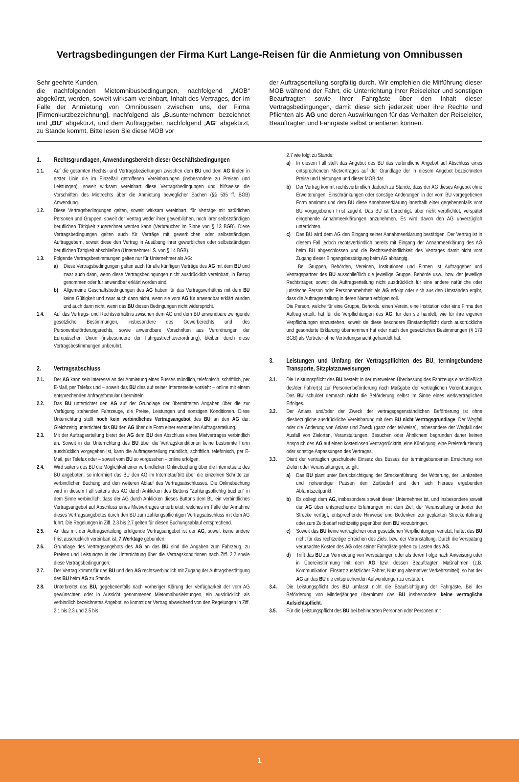Vertragsbedingungen der Firma Kurt Lange-Reisen für die Anmietung von Omnibussen
Sehr geehrte Kunden,
die nachfolgenden Mietomnibusbedingungen, nachfolgend „MOB“ abgekürzt, werden, soweit wirksam vereinbart, Inhalt des Vertrages, der im Falle der Anmietung von Omnibussen zwischen uns, der Firma [Firmenkurzbezeichnung], nachfolgend als „Busunternehmen“ bezeichnet und „BU“ abgekürzt, und dem Auftraggeber, nachfolgend „AG“ abgekürzt, zu Stande kommt. Bitte lesen Sie diese MOB vor
der Auftragserteilung sorgfältig durch. Wir empfehlen die Mitführung dieser MOB während der Fahrt, die Unterrichtung Ihrer Reiseleiter und sonstigen Beauftragten sowie Ihrer Fahrgäste über den Inhalt dieser Vertragsbedingungen, damit diese sich jederzeit über ihre Rechte und Pflichten als AG und deren Auswirkungen für das Verhalten der Reiseleiter, Beauftragten und Fahrgäste selbst orientieren können.
1. Rechtsgrundlagen, Anwendungsbereich dieser Geschäftsbedingungen
1.1. Auf die gesamten Rechts- und Vertragsbeziehungen zwischen dem BU und dem AG finden in erster Linie die im Einzelfall getroffenen Vereinbarungen (insbesondere zu Preisen und Leistungen), soweit wirksam vereinbart diese Vertragsbedingungen und hilfsweise die Vorschriften des Mietrechts über die Anmietung beweglicher Sachen (§§ 535 ff. BGB) Anwendung.
1.2. Diese Vertragsbedingungen gelten, soweit wirksam vereinbart, für Verträge mit natürlichen Personen und Gruppen, soweit der Vertrag weder ihrer gewerblichen, noch ihrer selbstständigen beruflichen Tätigkeit zugerechnet werden kann (Verbraucher im Sinne von § 13 BGB). Diese Vertragsbedingungen gelten auch für Verträge mit gewerblichen oder selbstständigen Auftraggebern, soweit diese den Vertrag in Ausübung ihrer gewerblichen oder selbstständigen beruflichen Tätigkeit abschließen (Unternehmer i.S. von § 14 BGB).
1.3. Folgende Vertragsbestimmungen gelten nur für Unternehmer als AG:
a) Diese Vertragsbedingungen gelten auch für alle künftigen Verträge des AG mit dem BU und zwar auch dann, wenn diese Vertragsbedingungen nicht ausdrücklich vereinbart, in Bezug genommen oder für anwendbar erklärt worden sind.
b) Allgemeine Geschäftsbedingungen des AG haben für das Vertragsverhältnis mit dem BU keine Gültigkeit und zwar auch dann nicht, wenn sie vom AG für anwendbar erklärt wurden und auch dann nicht, wenn das BU diesen Bedingungen nicht widerspricht.
1.4. Auf das Vertrags- und Rechtsverhältnis zwischen dem AG und dem BU anwendbare zwingende gesetzliche Bestimmungen, insbesondere des Gewerberechts und des Personenbeförderungsrechts, sowie anwendbare Vorschriften aus Verordnungen der Europäischen Union (insbesondere der Fahrgastrechteverordnung), bleiben durch diese Vertragsbestimmungen unberührt.
2. Vertragsabschluss
2.1. Der AG kann sein Interesse an der Anmietung eines Busses mündlich, telefonisch, schriftlich, per E-Mail, per Telefax und – soweit das BU dies auf seiner Internetseite vorsieht – online mit einem entsprechenden Anfrageformular übermitteln.
2.2. Das BU unterrichtet den AG auf der Grundlage der übermittelten Angaben über die zur Verfügung stehenden Fahrzeuge, die Preise, Leistungen und sonstigen Konditionen. Diese Unterrichtung stellt noch kein verbindliches Vertragsangebot des BU an den AG dar. Gleichzeitig unterrichtet das BU den AG über die Form einer eventuellen Auftragserteilung.
2.3. Mit der Auftragserteilung bietet der AG dem BU den Abschluss eines Mietvertrages verbindlich an. Soweit in der Unterrichtung des BU über die Vertragskonditionen keine bestimmte Form ausdrücklich vorgegeben ist, kann die Auftragserteilung mündlich, schriftlich, telefonisch, per E-Mail, per Telefax oder – soweit vom BU so vorgesehen – online erfolgen.
2.4. Wird seitens des BU die Möglichkeit einer verbindlichen Onlinebuchung über die Internetseite des BU angeboten, so informiert das BU den AG im Internetauftritt über die einzelnen Schritte zur verbindlichen Buchung und den weiteren Ablauf des Vertragsabschlusses. Die Onlinebuchung wird in diesem Fall seitens des AG durch Anklicken des Buttons "Zahlungspflichtig buchen" in dem Sinne verbindlich, dass der AG durch Anklicken dieses Buttons dem BU ein verbindliches Vertragsangebot auf Abschluss eines Mietvertrages unterbreitet, welches im Falle der Annahme dieses Vertragsangebotes durch den BU zum zahlungspflichtigen Vertragsabschluss mit dem AG führt. Die Regelungen in Ziff. 2.3 bis 2.7 gelten für diesen Buchungsablauf entsprechend.
2.5. An das mit der Auftragserteilung erfolgende Vertragsangebot ist der AG, soweit keine andere Frist ausdrücklich vereinbart ist, 7 Werktage gebunden.
2.6. Grundlage des Vertragsangebots des AG an das BU sind die Angaben zum Fahrzeug, zu Preisen und Leistungen in der Unterrichtung über die Vertragskonditionen nach Ziff. 2.2 sowie diese Vertragsbedingungen.
2.7. Der Vertrag kommt für das BU und den AG rechtsverbindlich mit Zugang der Auftragsbestätigung des BU beim AG zu Stande.
2.8. Unterbreitet das BU, gegebenenfalls nach vorheriger Klärung der Verfügbarkeit der vom AG gewünschten oder in Aussicht genommenen Mietomnibusleistungen, ein ausdrücklich als verbindlich bezeichnetes Angebot, so kommt der Vertrag abweichend von den Regelungen in Ziff. 2.1 bis 2.3 und 2.5 bis
2.7 wie folgt zu Stande:
a) In diesem Fall stellt das Angebot des BU das verbindliche Angebot auf Abschluss eines entsprechenden Mietvertrages auf der Grundlage der in diesem Angebot bezeichneten Preise und Leistungen und dieser MOB dar.
b) Der Vertrag kommt rechtsverbindlich dadurch zu Stande, dass der AG dieses Angebot ohne Erweiterungen, Einschränkungen oder sonstige Änderungen in der vom BU vorgegebenen Form annimmt und dem BU diese Annahmeerklärung innerhalb einer gegebenenfalls vom BU vorgegebenen Frist zugeht. Das BU ist berechtigt, aber nicht verpflichtet, verspätet eingehende Annahmeerklärungen anzunehmen. Es wird davon den AG unverzüglich unterrichten.
c) Das BU wird dem AG den Eingang seiner Annahmeerklärung bestätigen. Der Vertrag ist in diesem Fall jedoch rechtsverbindlich bereits mit Eingang der Annahmeerklärung des AG beim BU abgeschlossen und die Rechtsverbindlichkeit des Vertrages damit nicht vom Zugang dieser Eingangsbestätigung beim AG abhängig.
Bei Gruppen, Behörden, Vereinen, Institutionen und Firmen ist Auftraggeber und Vertragspartner des BU ausschließlich die jeweilige Gruppe, Behörde usw., bzw. der jeweilige Rechtsträger, soweit die Auftragserteilung nicht ausdrücklich für eine andere natürliche oder juristische Person oder Personenmehrheit als AG erfolgt oder sich aus den Umständen ergibt, dass die Auftragserteilung in deren Namen erfolgen soll.
Die Person, welche für eine Gruppe, Behörde, einen Verein, eine Institution oder eine Firma den Auftrag erteilt, hat für die Verpflichtungen des AG, für den sie handelt, wie für ihre eigenen Verpflichtungen einzustehen, soweit sie diese besondere Einstandspflicht durch ausdrückliche und gesonderte Erklärung übernommen hat oder nach den gesetzlichen Bestimmungen (§ 179 BGB) als Vertreter ohne Vertretungsmacht gehandelt hat.
3. Leistungen und Umfang der Vertragspflichten des BU, termingebundene Transporte, Sitzplatzzuweisungen
3.1. Die Leistungspflicht des BU besteht in der mietweisen Überlassung des Fahrzeugs einschließlich des/der Fahrer(s) zur Personenbeförderung nach Maßgabe der vertraglichen Vereinbarungen. Das BU schuldet demnach nicht die Beförderung selbst im Sinne eines werkvertraglichen Erfolges.
3.2. Der Anlass und/oder der Zweck der vertragsgegenständlichen Beförderung ist ohne diesbezügliche ausdrückliche Vereinbarung mit dem BU nicht Vertragsgrundlage. Der Wegfall oder die Änderung von Anlass und Zweck (ganz oder teilweise), insbesondere der Wegfall oder Ausfall von Zielorten, Veranstaltungen, Besuchen oder Ähnlichem begründen daher keinen Anspruch des AG auf einen kostenlosen Vertragsrücktritt, eine Kündigung, eine Preisreduzierung oder sonstige Anpassungen des Vertrages.
3.3. Dient der vertraglich geschuldete Einsatz des Busses der termingebundenen Erreichung von Zielen oder Veranstaltungen, so gilt:
a) Das BU plant unter Berücksichtigung der Streckenführung, der Witterung, der Lenkzeiten und notwendiger Pausen den Zeitbedarf und den sich hieraus ergebenden Abfahrtszeitpunkt.
b) Es obliegt dem AG, insbesondere soweit dieser Unternehmer ist, und insbesondere soweit der AG über entsprechende Erfahrungen mit dem Ziel, der Veranstaltung und/oder der Strecke verfügt, entsprechende Hinweise und Bedenken zur geplanten Streckenführung oder zum Zeitbedarf rechtzeitig gegenüber dem BU vorzubringen.
c) Soweit das BU keine vertraglichen oder gesetzlichen Verpflichtungen verletzt, haftet das BU nicht für das rechtzeitige Erreichen des Ziels, bzw. der Veranstaltung. Durch die Verspätung verursachte Kosten des AG oder seiner Fahrgäste gehen zu Lasten des AG.
d) Trifft das BU zur Vermeidung von Verspätungen oder als deren Folge nach Anweisung oder in Übereinstimmung mit dem AG bzw. dessen Beauftragten Maßnahmen (z.B. Kommunikation, Einsatz zusätzlicher Fahrer, Nutzung alternativer Verkehrsmittel), so hat der AG an das BU die entsprechenden Aufwendungen zu erstatten.
3.4. Die Leistungspflicht des BU umfasst nicht die Beaufsichtigung der Fahrgäste. Bei der Beförderung von Minderjährigen übernimmt das BU insbesondere keine vertragliche Aufsichtspflicht.
3.5. Für die Leistungspflicht des BU bei behinderten Personen oder Personen mit
1